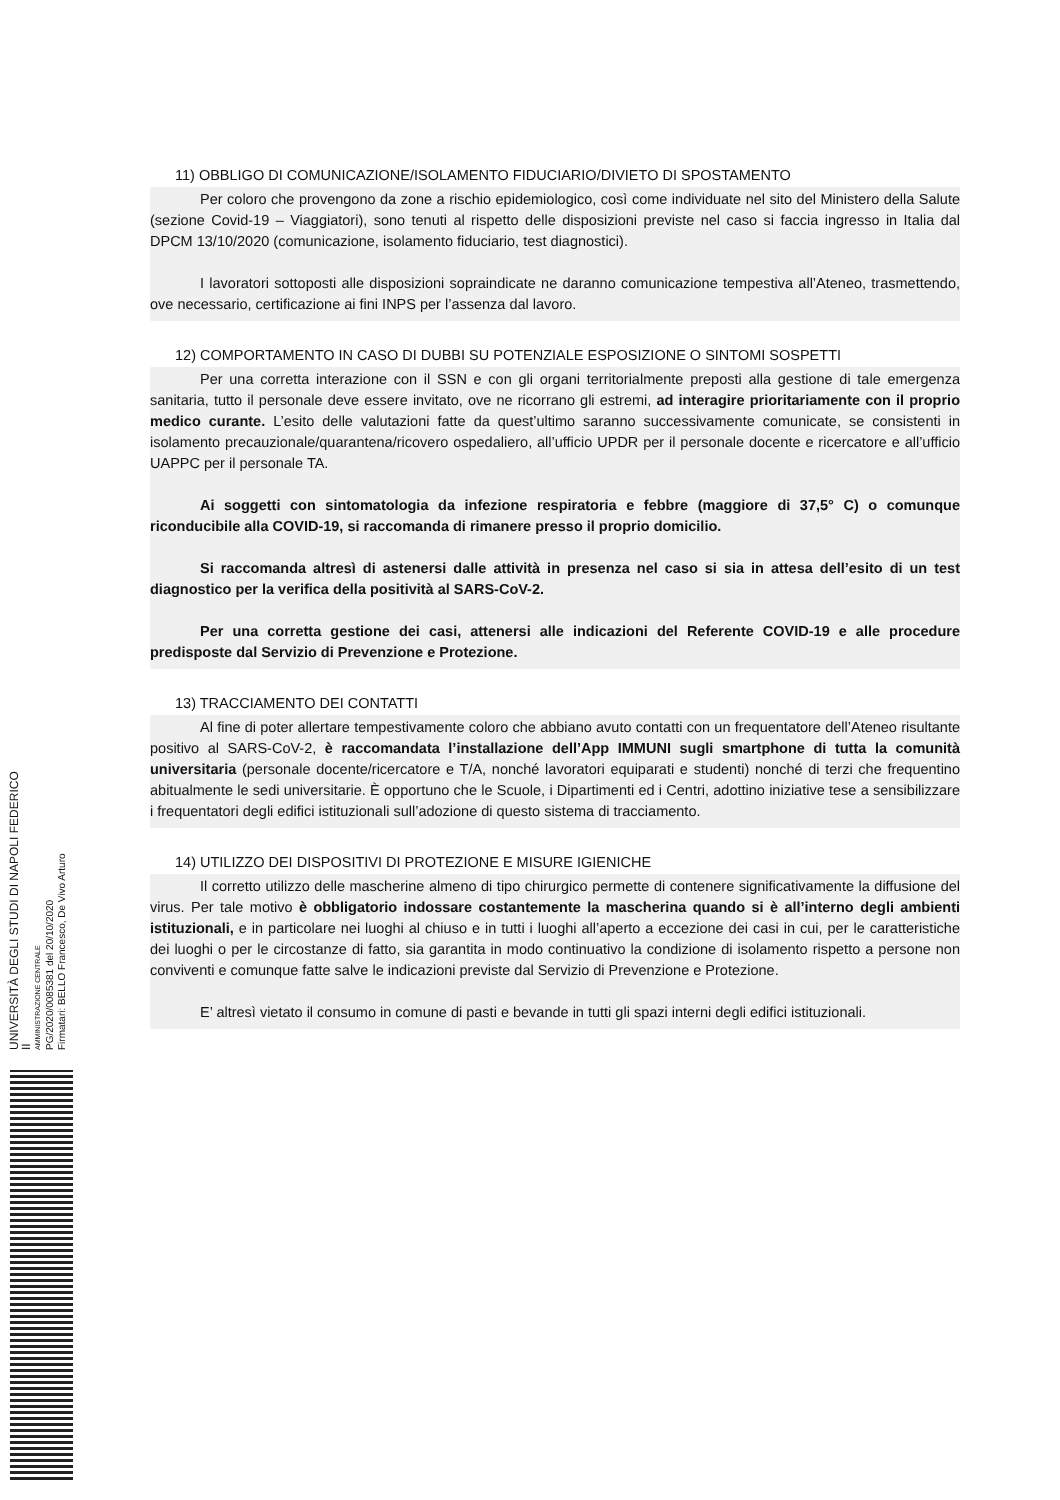11) OBBLIGO DI COMUNICAZIONE/ISOLAMENTO FIDUCIARIO/DIVIETO DI SPOSTAMENTO
Per coloro che provengono da zone a rischio epidemiologico, così come individuate nel sito del Ministero della Salute (sezione Covid-19 – Viaggiatori), sono tenuti al rispetto delle disposizioni previste nel caso si faccia ingresso in Italia dal DPCM 13/10/2020 (comunicazione, isolamento fiduciario, test diagnostici).
I lavoratori sottoposti alle disposizioni sopraindicate ne daranno comunicazione tempestiva all’Ateneo, trasmettendo, ove necessario, certificazione ai fini INPS per l’assenza dal lavoro.
12) COMPORTAMENTO IN CASO DI DUBBI SU POTENZIALE ESPOSIZIONE O SINTOMI SOSPETTI
Per una corretta interazione con il SSN e con gli organi territorialmente preposti alla gestione di tale emergenza sanitaria, tutto il personale deve essere invitato, ove ne ricorrano gli estremi, ad interagire prioritariamente con il proprio medico curante. L’esito delle valutazioni fatte da quest’ultimo saranno successivamente comunicate, se consistenti in isolamento precauzionale/quarantena/ricovero ospedaliero, all’ufficio UPDR per il personale docente e ricercatore e all’ufficio UAPPC per il personale TA.
Ai soggetti con sintomatologia da infezione respiratoria e febbre (maggiore di 37,5° C) o comunque riconducibile alla COVID-19, si raccomanda di rimanere presso il proprio domicilio.
Si raccomanda altresì di astenersi dalle attività in presenza nel caso si sia in attesa dell’esito di un test diagnostico per la verifica della positività al SARS-CoV-2.
Per una corretta gestione dei casi, attenersi alle indicazioni del Referente COVID-19 e alle procedure predisposte dal Servizio di Prevenzione e Protezione.
13) TRACCIAMENTO DEI CONTATTI
Al fine di poter allertare tempestivamente coloro che abbiano avuto contatti con un frequentatore dell’Ateneo risultante positivo al SARS-CoV-2, è raccomandata l’installazione dell’App IMMUNI sugli smartphone di tutta la comunità universitaria (personale docente/ricercatore e T/A, nonché lavoratori equiparati e studenti) nonché di terzi che frequentino abitualmente le sedi universitarie. È opportuno che le Scuole, i Dipartimenti ed i Centri, adottino iniziative tese a sensibilizzare i frequentatori degli edifici istituzionali sull’adozione di questo sistema di tracciamento.
14) UTILIZZO DEI DISPOSITIVI DI PROTEZIONE E MISURE IGIENICHE
Il corretto utilizzo delle mascherine almeno di tipo chirurgico permette di contenere significativamente la diffusione del virus. Per tale motivo è obbligatorio indossare costantemente la mascherina quando si è all’interno degli ambienti istituzionali, e in particolare nei luoghi al chiuso e in tutti i luoghi all’aperto a eccezione dei casi in cui, per le caratteristiche dei luoghi o per le circostanze di fatto, sia garantita in modo continuativo la condizione di isolamento rispetto a persone non conviventi e comunque fatte salve le indicazioni previste dal Servizio di Prevenzione e Protezione.
E’ altresì vietato il consumo in comune di pasti e bevande in tutti gli spazi interni degli edifici istituzionali.
UNIVERSITÀ DEGLI STUDI DI NAPOLI FEDERICO II
AMMINISTRAZIONE CENTRALE
PG/2020/0085381 del 20/10/2020
Firmatari: BELLO Francesco, De Vivo Arturo